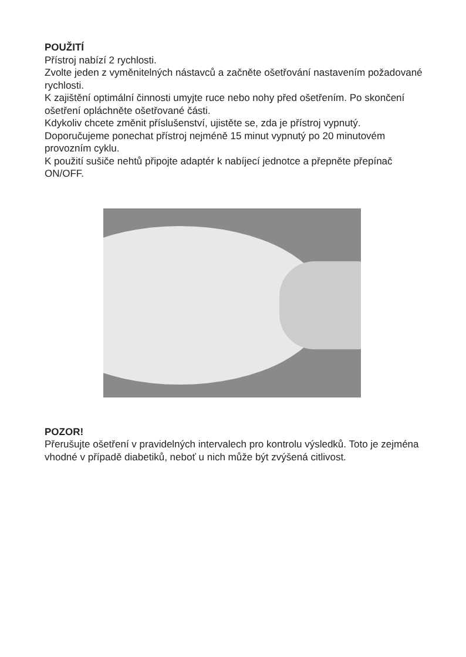POUŽITÍ
Přístroj nabízí 2 rychlosti.
Zvolte jeden z vyměnitelných nástavců a začněte ošetřování nastavením požadované rychlosti.
K zajištění optimální činnosti umyjte ruce nebo nohy před ošetřením. Po skončení ošetření opláchněte ošetřované části.
Kdykoliv chcete změnit příslušenství, ujistěte se, zda je přístroj vypnutý.
Doporučujeme ponechat přístroj nejméně 15 minut vypnutý po 20 minutovém provozním cyklu.
K použití sušiče nehtů připojte adaptér k nabíjecí jednotce a přepněte přepínač ON/OFF.
POZOR!
Přerušujte ošetření v pravidelných intervalech pro kontrolu výsledků. Toto je zejména vhodné v případě diabetiků, neboť u nich může být zvýšená citlivost.